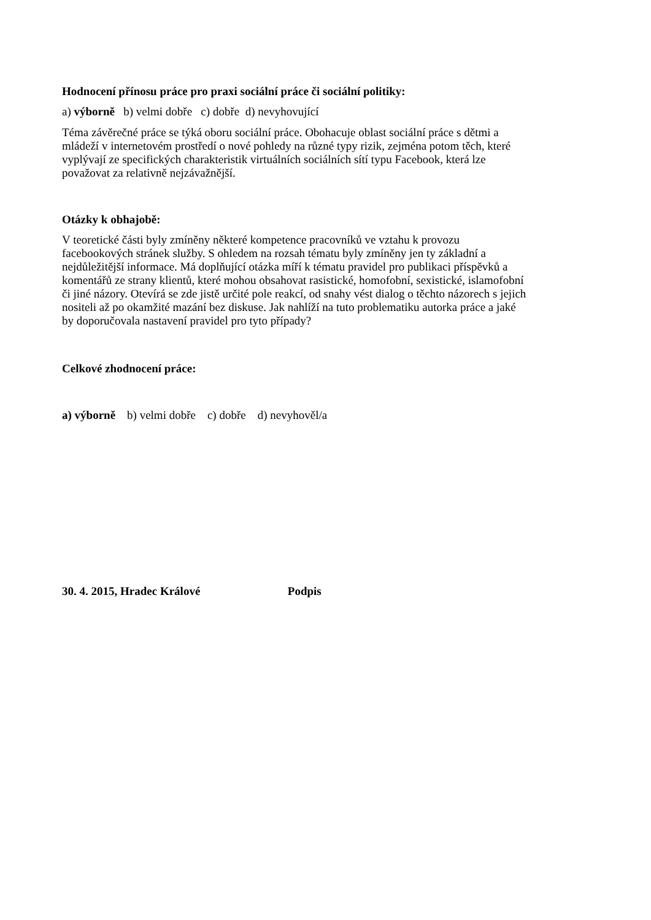Hodnocení přínosu práce pro praxi sociální práce či sociální politiky:
a) výborně b) velmi dobře c) dobře d) nevyhovující
Téma závěrečné práce se týká oboru sociální práce. Obohacuje oblast sociální práce s dětmi a
mládeží v internetovém prostředí o nové pohledy na různé typy rizik, zejména potom těch, které
vyplývají ze specifických charakteristik virtuálních sociálních sítí typu Facebook, která lze
považovat za relativně nejzávažnější.
Otázky k obhajobě:
V teoretické části byly zmíněny některé kompetence pracovníků ve vztahu k provozu
facebookových stránek služby. S ohledem na rozsah tématu byly zmíněny jen ty základní a
nejdůležitější informace. Má doplňující otázka míří k tématu pravidel pro publikaci příspěvků a
komentářů ze strany klientů, které mohou obsahovat rasistické, homofobní, sexistické, islamofobní
či jiné názory. Otevírá se zde jistě určité pole reakcí, od snahy vést dialog o těchto názorech s jejich
nositeli až po okamžité mazání bez diskuse. Jak nahlíží na tuto problematiku autorka práce a jaké
by doporučovala nastavení pravidel pro tyto případy?
Celkové zhodnocení práce:
a) výborně b) velmi dobře c) dobře d) nevyhověl/a
30. 4. 2015, Hradec Králové Podpis